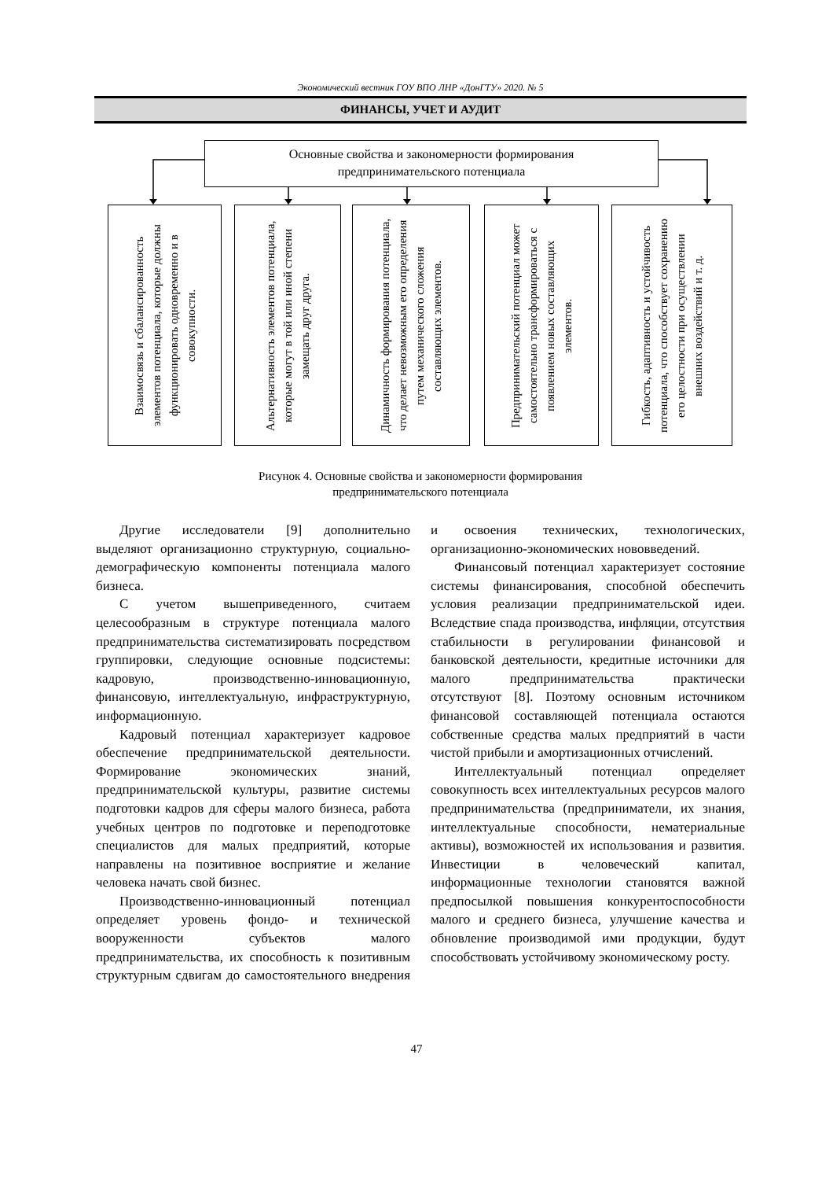Экономический вестник ГОУ ВПО ЛНР «ДонГТУ» 2020. № 5
ФИНАНСЫ, УЧЕТ И АУДИТ
Основные свойства и закономерности формирования
предпринимательского потенциала
Взаимосвязь и сбалансированность элементов потенциала, которые должны функционировать одновременно и в совокупности.
Альтернативность элементов потенциала, которые могут в той или иной степени замещать друг друга.
Динамичность формирования потенциала, что делает невозможным его определения путем механического сложения составляющих элементов.
Предпринимательский потенциал может самостоятельно трансформироваться с появлением новых составляющих элементов.
Гибкость, адаптивность и устойчивость потенциала, что способствует сохранению его целостности при осуществлении внешних воздействий и т. д.
Рисунок 4. Основные свойства и закономерности формирования
предпринимательского потенциала
Другие исследователи [9] дополнительно выделяют организационно структурную, социально-демографическую компоненты потенциала малого бизнеса.
С учетом вышеприведенного, считаем целесообразным в структуре потенциала малого предпринимательства систематизировать посредством группировки, следующие основные подсистемы: кадровую, производственно-инновационную, финансовую, интеллектуальную, инфраструктурную, информационную.
Кадровый потенциал характеризует кадровое обеспечение предпринимательской деятельности. Формирование экономических знаний, предпринимательской культуры, развитие системы подготовки кадров для сферы малого бизнеса, работа учебных центров по подготовке и переподготовке специалистов для малых предприятий, которые направлены на позитивное восприятие и желание человека начать свой бизнес.
Производственно-инновационный потенциал определяет уровень фондо- и технической вооруженности субъектов малого предпринимательства, их способность к позитивным структурным сдвигам до самостоятельного внедрения и освоения технических, технологических, организационно-экономических нововведений.
Финансовый потенциал характеризует состояние системы финансирования, способной обеспечить условия реализации предпринимательской идеи. Вследствие спада производства, инфляции, отсутствия стабильности в регулировании финансовой и банковской деятельности, кредитные источники для малого предпринимательства практически отсутствуют [8]. Поэтому основным источником финансовой составляющей потенциала остаются собственные средства малых предприятий в части чистой прибыли и амортизационных отчислений.
Интеллектуальный потенциал определяет совокупность всех интеллектуальных ресурсов малого предпринимательства (предприниматели, их знания, интеллектуальные способности, нематериальные активы), возможностей их использования и развития. Инвестиции в человеческий капитал, информационные технологии становятся важной предпосылкой повышения конкурентоспособности малого и среднего бизнеса, улучшение качества и обновление производимой ими продукции, будут способствовать устойчивому экономическому росту.
47